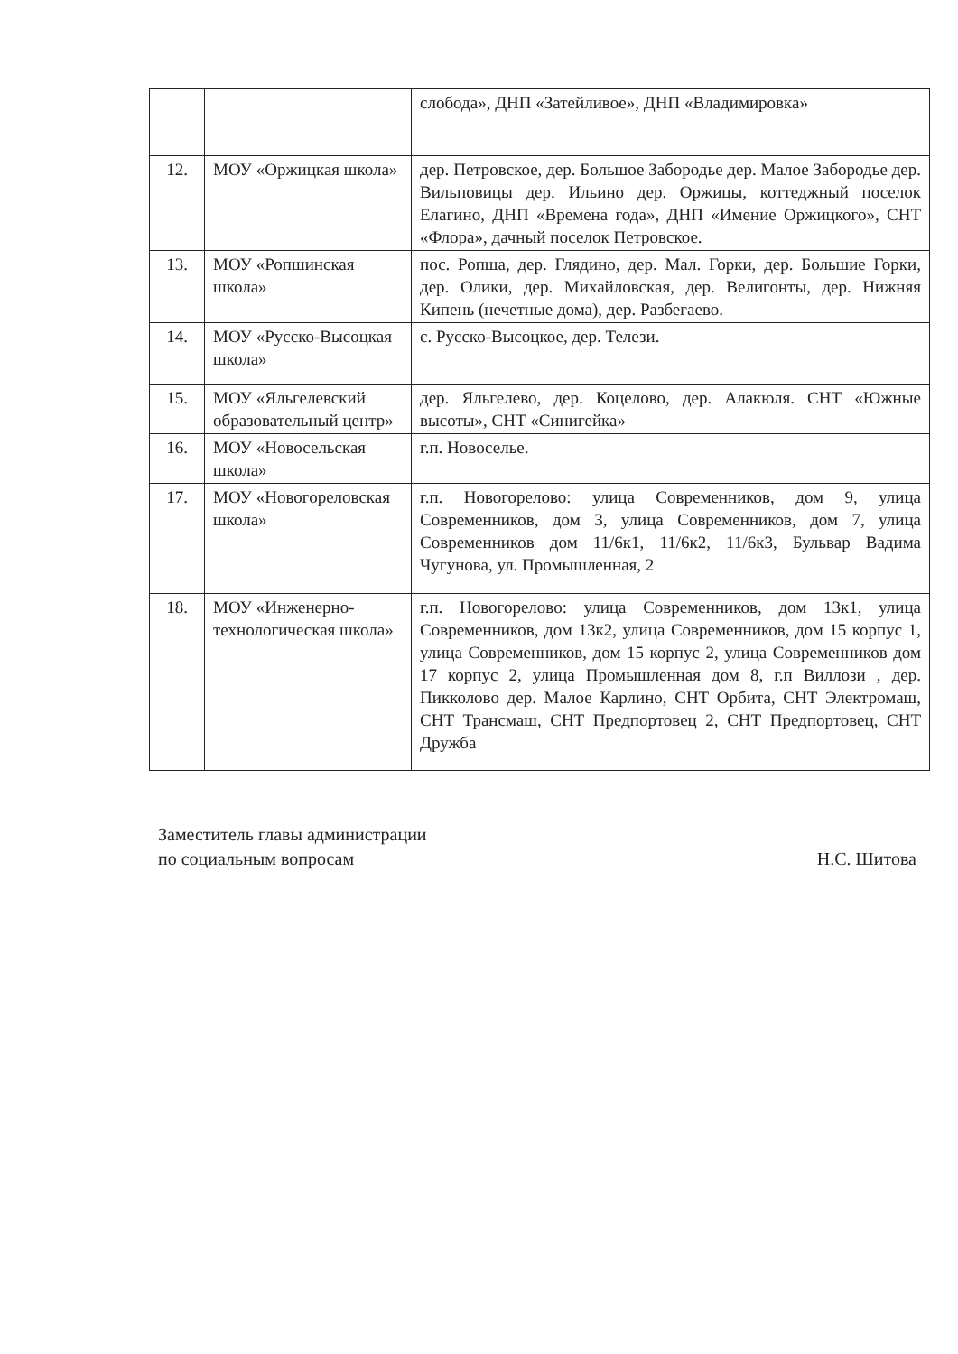| | | слобода», ДНП «Затейливое», ДНП «Владимировка» |
| 12. | МОУ «Оржицкая школа» | дер. Петровское, дер. Большое Забородье дер. Малое Забородье дер. Вильповицы дер. Ильино дер. Оржицы, коттеджный поселок Елагино, ДНП «Времена года», ДНП «Имение Оржицкого», СНТ «Флора», дачный поселок Петровское. |
| 13. | МОУ «Ропшинская школа» | пос. Ропша, дер. Глядино, дер. Мал. Горки, дер. Большие Горки, дер. Олики, дер. Михайловская, дер. Велигонты, дер. Нижняя Кипень (нечетные дома), дер. Разбегаево. |
| 14. | МОУ «Русско-Высоцкая школа» | с. Русско-Высоцкое, дер. Телези. |
| 15. | МОУ «Яльгелевский образовательный центр» | дер. Яльгелево, дер. Коцелово, дер. Алакюля. СНТ «Южные высоты», СНТ «Синигейка» |
| 16. | МОУ «Новосельская школа» | г.п. Новоселье. |
| 17. | МОУ «Новогореловская школа» | г.п. Новогорелово: улица Современников, дом 9, улица Современников, дом 3, улица Современников, дом 7, улица Современников дом 11/6к1, 11/6к2, 11/6к3, Бульвар Вадима Чугунова, ул. Промышленная, 2 |
| 18. | МОУ «Инженерно-технологическая школа» | г.п. Новогорелово: улица Современников, дом 13к1, улица Современников, дом 13к2, улица Современников, дом 15 корпус 1, улица Современников, дом 15 корпус 2, улица Современников дом 17 корпус 2, улица Промышленная дом 8, г.п Виллози , дер. Пикколово дер. Малое Карлино, СНТ Орбита, СНТ Электромаш, СНТ Трансмаш, СНТ Предпортовец 2, СНТ Предпортовец, СНТ Дружба |
Заместитель главы администрации
по социальным вопросам
Н.С. Шитова